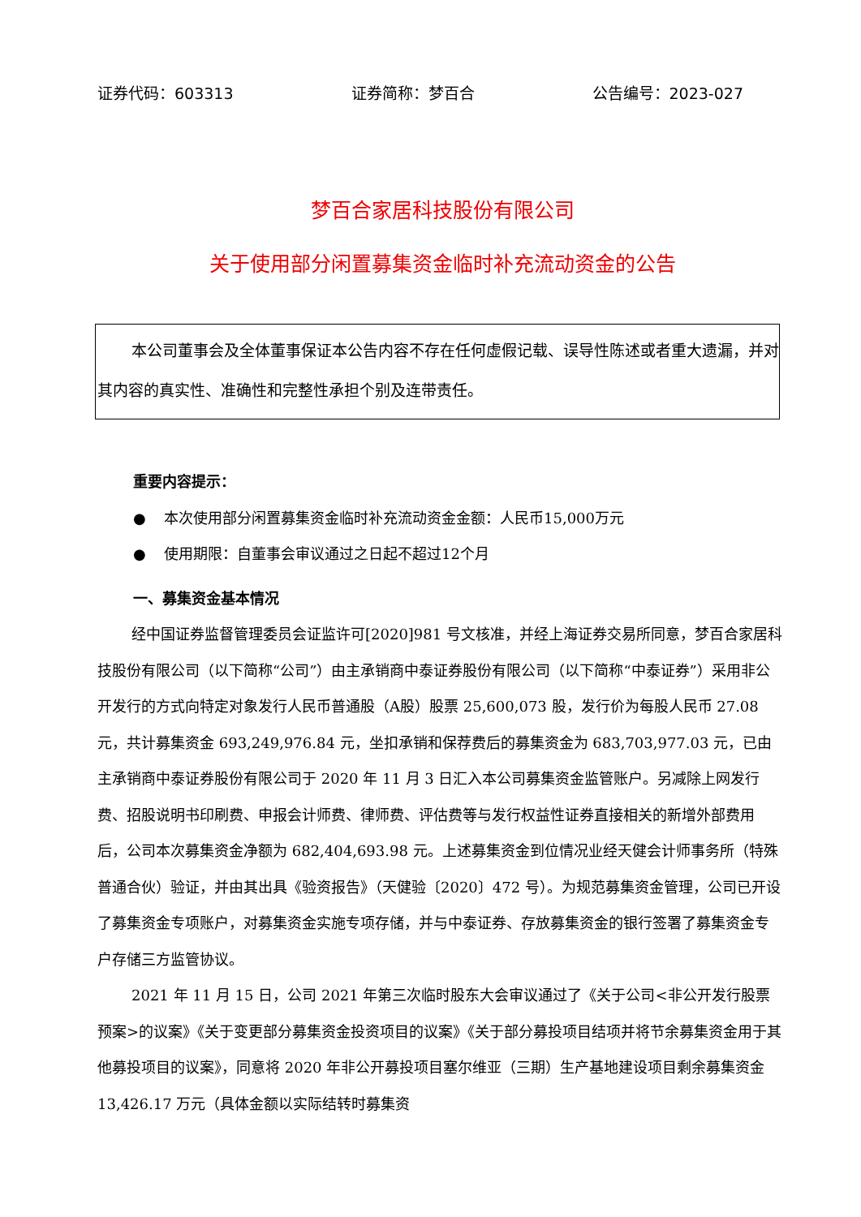证券代码：603313 证券简称：梦百合 公告编号：2023-027
梦百合家居科技股份有限公司
关于使用部分闲置募集资金临时补充流动资金的公告
本公司董事会及全体董事保证本公告内容不存在任何虚假记载、误导性陈述或者重大遗漏，并对其内容的真实性、准确性和完整性承担个别及连带责任。
重要内容提示：
● 本次使用部分闲置募集资金临时补充流动资金金额：人民币15,000万元
● 使用期限：自董事会审议通过之日起不超过12个月
一、募集资金基本情况
经中国证券监督管理委员会证监许可[2020]981 号文核准，并经上海证券交易所同意，梦百合家居科技股份有限公司（以下简称“公司”）由主承销商中泰证券股份有限公司（以下简称“中泰证券”）采用非公开发行的方式向特定对象发行人民币普通股（A股）股票 25,600,073 股，发行价为每股人民币 27.08 元，共计募集资金 693,249,976.84 元，坐扣承销和保荐费后的募集资金为 683,703,977.03 元，已由主承销商中泰证券股份有限公司于 2020 年 11 月 3 日汇入本公司募集资金监管账户。另减除上网发行费、招股说明书印刷费、申报会计师费、律师费、评估费等与发行权益性证券直接相关的新增外部费用后，公司本次募集资金净额为 682,404,693.98 元。上述募集资金到位情况业经天健会计师事务所（特殊普通合伙）验证，并由其出具《验资报告》（天健验〔2020〕472 号）。为规范募集资金管理，公司已开设了募集资金专项账户，对募集资金实施专项存储，并与中泰证券、存放募集资金的银行签署了募集资金专户存储三方监管协议。
2021 年 11 月 15 日，公司 2021 年第三次临时股东大会审议通过了《关于公司<非公开发行股票预案>的议案》《关于变更部分募集资金投资项目的议案》《关于部分募投项目结项并将节余募集资金用于其他募投项目的议案》，同意将 2020 年非公开募投项目塞尔维亚（三期）生产基地建设项目剩余募集资金 13,426.17 万元（具体金额以实际结转时募集资